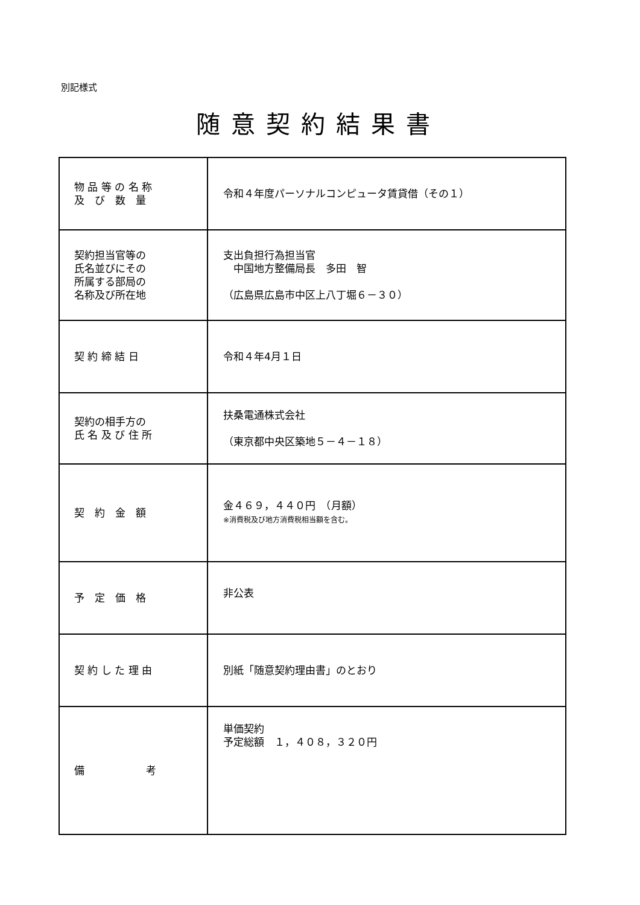別記様式
随意契約結果書
| 物 品 等 の 名 称 及 び 数 量 | 令和４年度パーソナルコンピュータ賃貸借（その１） |
| 契約担当官等の 氏名並びにその 所属する部局の 名称及び所在地 | 支出負担行為担当官 中国地方整備局長 多田 智 （広島県広島市中区上八丁堀６－３０） |
| 契 約 締 結 日 | 令和４年4月１日 |
| 契約の相手方の 氏 名 及 び 住 所 | 扶桑電通株式会社 （東京都中央区築地５－４－１８） |
| 契 約 金 額 | 金４６９，４４０円 （月額） ※消費税及び地方消費税相当額を含む。 |
| 予 定 価 格 | 非公表 |
| 契 約 し た 理 由 | 別紙「随意契約理由書」のとおり |
| 備 考 | 単価契約 予定総額 １，４０８，３２０円 |